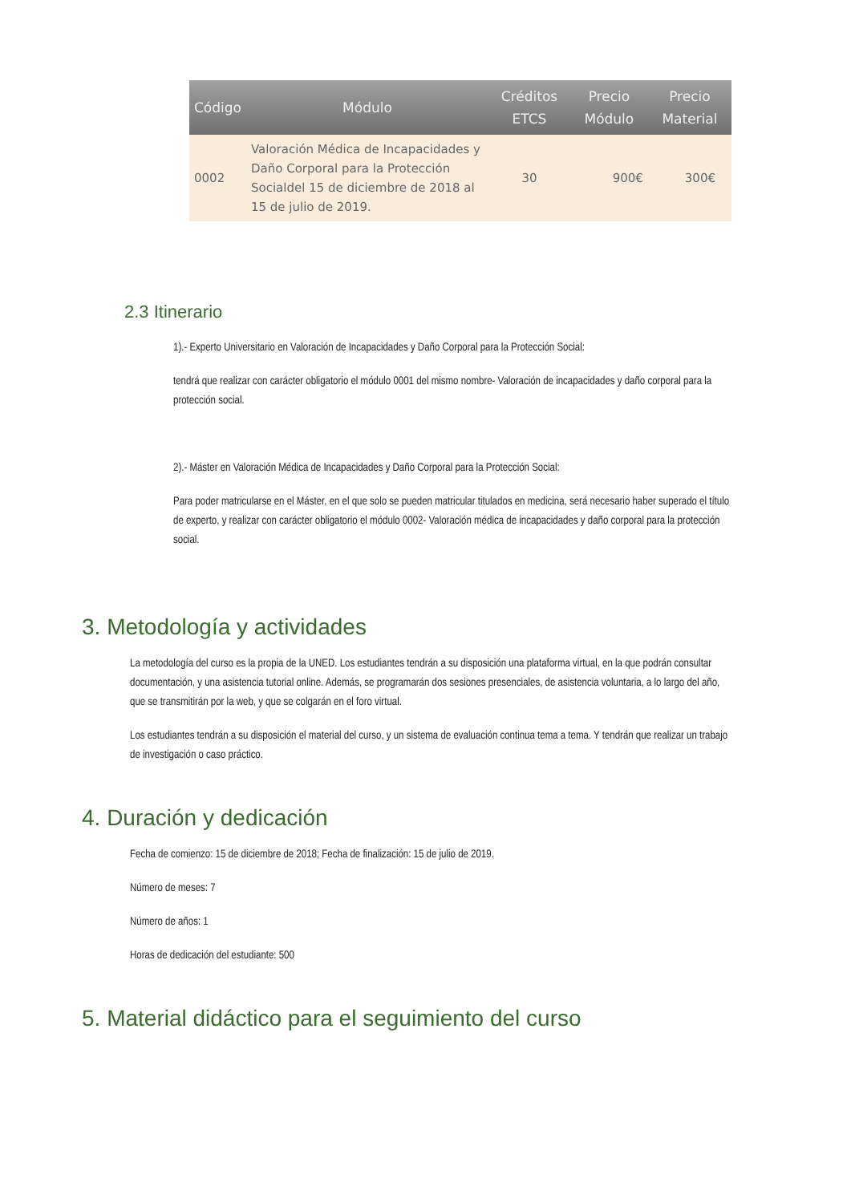| Código | Módulo | Créditos ETCS | Precio Módulo | Precio Material |
| --- | --- | --- | --- | --- |
| 0002 | Valoración Médica de Incapacidades y Daño Corporal para la Protección Socialdel 15 de diciembre de 2018 al 15 de julio de 2019. | 30 | 900€ | 300€ |
2.3 Itinerario
1).- Experto Universitario en Valoración de Incapacidades y Daño Corporal para la Protección Social:
tendrá que realizar con carácter obligatorio el módulo 0001 del mismo nombre- Valoración de incapacidades y daño corporal para la protección social.
2).- Máster en Valoración Médica de Incapacidades y Daño Corporal para la Protección Social:
Para poder matricularse en el Máster, en el que solo se pueden matricular titulados en medicina, será necesario haber superado el título de experto, y realizar con carácter obligatorio el módulo 0002- Valoración médica de incapacidades y daño corporal para la protección social.
3. Metodología y actividades
La metodología del curso es la propia de la UNED. Los estudiantes tendrán a su disposición una plataforma virtual, en la que podrán consultar documentación, y una asistencia tutorial online. Además, se programarán dos sesiones presenciales, de asistencia voluntaria, a lo largo del año, que se transmitirán por la web, y que se colgarán en el foro virtual.
Los estudiantes tendrán a su disposición el material del curso, y un sistema de evaluación continua tema a tema. Y tendrán que realizar un trabajo de investigación o caso práctico.
4. Duración y dedicación
Fecha de comienzo: 15 de diciembre de 2018; Fecha de finalización: 15 de julio de 2019.
Número de meses: 7
Número de años: 1
Horas de dedicación del estudiante: 500
5. Material didáctico para el seguimiento del curso